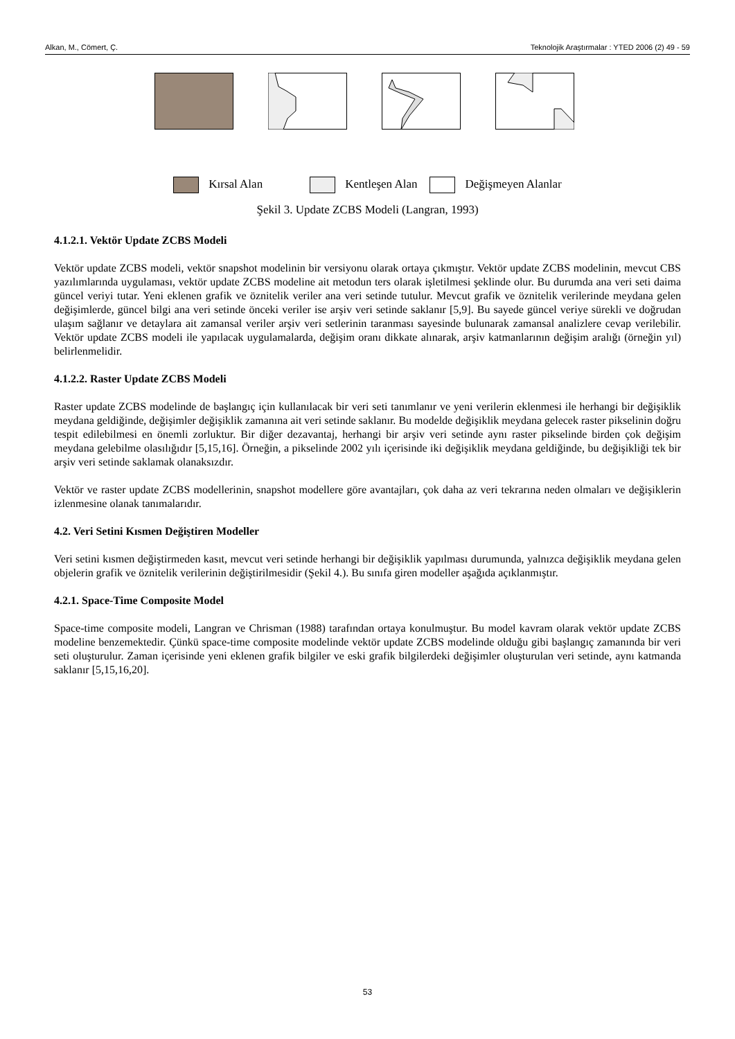Alkan, M., Cömert, Ç. Teknolojik Araştırmalar : YTED 2006 (2) 49 - 59
Kırsal Alan Kentleşen Alan Değişmeyen Alanlar
Şekil 3. Update ZCBS Modeli (Langran, 1993)
4.1.2.1. Vektör Update ZCBS Modeli
Vektör update ZCBS modeli, vektör snapshot modelinin bir versiyonu olarak ortaya çıkmıştır. Vektör update ZCBS modelinin, mevcut CBS yazılımlarında uygulaması, vektör update ZCBS modeline ait metodun ters olarak işletilmesi şeklinde olur. Bu durumda ana veri seti daima güncel veriyi tutar. Yeni eklenen grafik ve öznitelik veriler ana veri setinde tutulur. Mevcut grafik ve öznitelik verilerinde meydana gelen değişimlerde, güncel bilgi ana veri setinde önceki veriler ise arşiv veri setinde saklanır [5,9]. Bu sayede güncel veriye sürekli ve doğrudan ulaşım sağlanır ve detaylara ait zamansal veriler arşiv veri setlerinin taranması sayesinde bulunarak zamansal analizlere cevap verilebilir. Vektör update ZCBS modeli ile yapılacak uygulamalarda, değişim oranı dikkate alınarak, arşiv katmanlarının değişim aralığı (örneğin yıl) belirlenmelidir.
4.1.2.2. Raster Update ZCBS Modeli
Raster update ZCBS modelinde de başlangıç için kullanılacak bir veri seti tanımlanır ve yeni verilerin eklenmesi ile herhangi bir değişiklik meydana geldiğinde, değişimler değişiklik zamanına ait veri setinde saklanır. Bu modelde değişiklik meydana gelecek raster pikselinin doğru tespit edilebilmesi en önemli zorluktur. Bir diğer dezavantaj, herhangi bir arşiv veri setinde aynı raster pikselinde birden çok değişim meydana gelebilme olasılığıdır [5,15,16]. Örneğin, a pikselinde 2002 yılı içerisinde iki değişiklik meydana geldiğinde, bu değişikliği tek bir arşiv veri setinde saklamak olanaksızdır.
Vektör ve raster update ZCBS modellerinin, snapshot modellere göre avantajları, çok daha az veri tekrarına neden olmaları ve değişiklerin izlenmesine olanak tanımalarıdır.
4.2. Veri Setini Kısmen Değiştiren Modeller
Veri setini kısmen değiştirmeden kasıt, mevcut veri setinde herhangi bir değişiklik yapılması durumunda, yalnızca değişiklik meydana gelen objelerin grafik ve öznitelik verilerinin değiştirilmesidir (Şekil 4.). Bu sınıfa giren modeller aşağıda açıklanmıştır.
4.2.1. Space-Time Composite Model
Space-time composite modeli, Langran ve Chrisman (1988) tarafından ortaya konulmuştur. Bu model kavram olarak vektör update ZCBS modeline benzemektedir. Çünkü space-time composite modelinde vektör update ZCBS modelinde olduğu gibi başlangıç zamanında bir veri seti oluşturulur. Zaman içerisinde yeni eklenen grafik bilgiler ve eski grafik bilgilerdeki değişimler oluşturulan veri setinde, aynı katmanda saklanır [5,15,16,20].
53